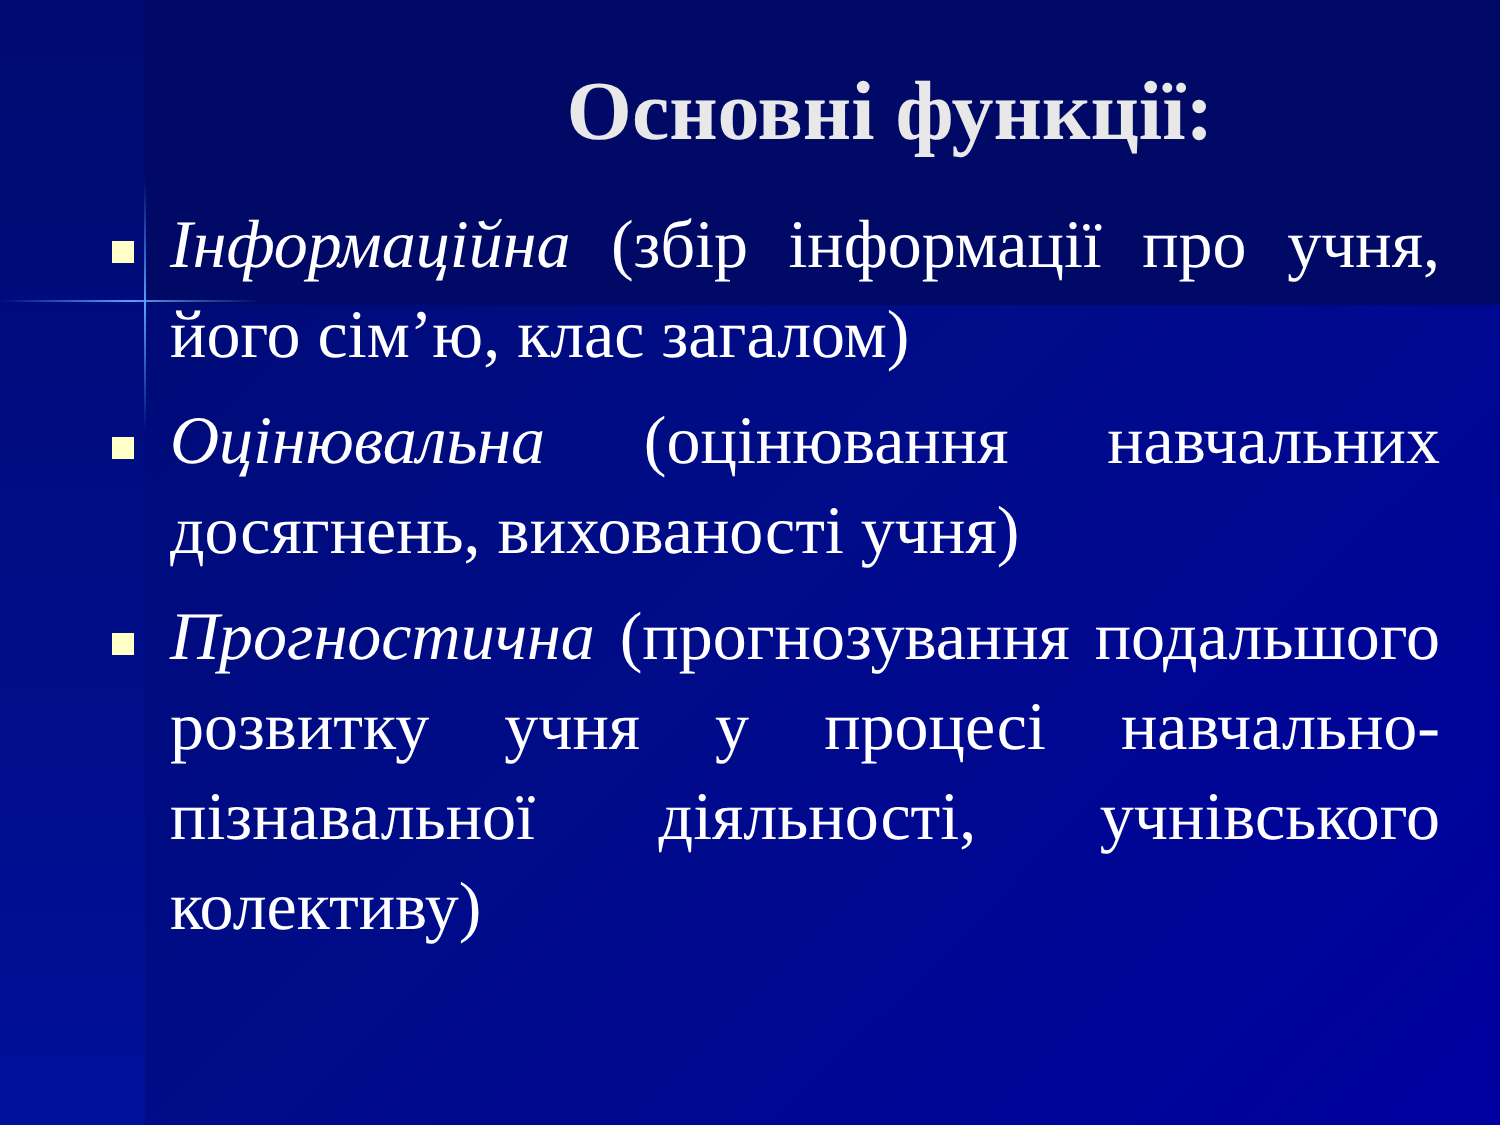Основні функції:
Інформаційна (збір інформації про учня, його сім’ю, клас загалом)
Оцінювальна (оцінювання навчальних досягнень, вихованості учня)
Прогностична (прогнозування подальшого розвитку учня у процесі навчально-пізнавальної діяльності, учнівського колективу)